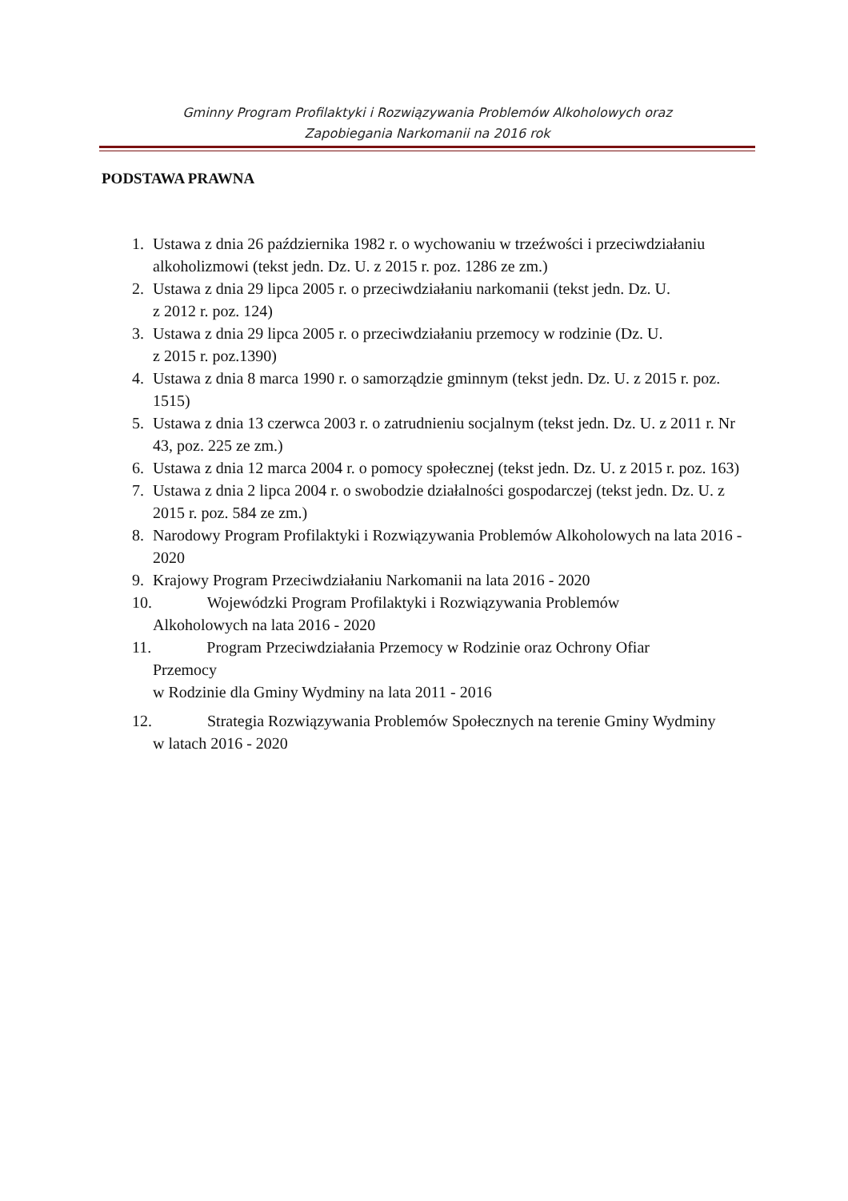Gminny Program Profilaktyki i Rozwiązywania Problemów Alkoholowych oraz
Zapobiegania Narkomanii na 2016 rok
PODSTAWA PRAWNA
1. Ustawa z dnia 26 października 1982 r. o wychowaniu w trzeźwości i przeciwdziałaniu alkoholizmowi (tekst jedn. Dz. U. z 2015 r. poz. 1286 ze zm.)
2. Ustawa z dnia 29 lipca 2005 r. o przeciwdziałaniu narkomanii (tekst jedn. Dz. U.
z 2012 r. poz. 124)
3. Ustawa z dnia 29 lipca 2005 r. o przeciwdziałaniu przemocy w rodzinie (Dz. U.
z 2015 r. poz.1390)
4. Ustawa z dnia 8 marca 1990 r. o samorządzie gminnym (tekst jedn. Dz. U. z 2015 r. poz. 1515)
5. Ustawa z dnia 13 czerwca 2003 r. o zatrudnieniu socjalnym (tekst jedn. Dz. U. z 2011 r. Nr 43, poz. 225 ze zm.)
6. Ustawa z dnia 12 marca 2004 r. o pomocy społecznej (tekst jedn. Dz. U. z 2015 r. poz. 163)
7. Ustawa z dnia 2 lipca 2004 r. o swobodzie działalności gospodarczej (tekst jedn. Dz. U. z 2015 r. poz. 584 ze zm.)
8. Narodowy Program Profilaktyki i Rozwiązywania Problemów Alkoholowych na lata 2016 - 2020
9. Krajowy Program Przeciwdziałaniu Narkomanii na lata 2016 - 2020
10. Wojewódzki Program Profilaktyki i Rozwiązywania Problemów
Alkoholowych na lata 2016 - 2020
11. Program Przeciwdziałania Przemocy w Rodzinie oraz Ochrony Ofiar
Przemocy
w Rodzinie dla Gminy Wydminy na lata 2011 - 2016
12. Strategia Rozwiązywania Problemów Społecznych na terenie Gminy Wydminy
w latach 2016 - 2020